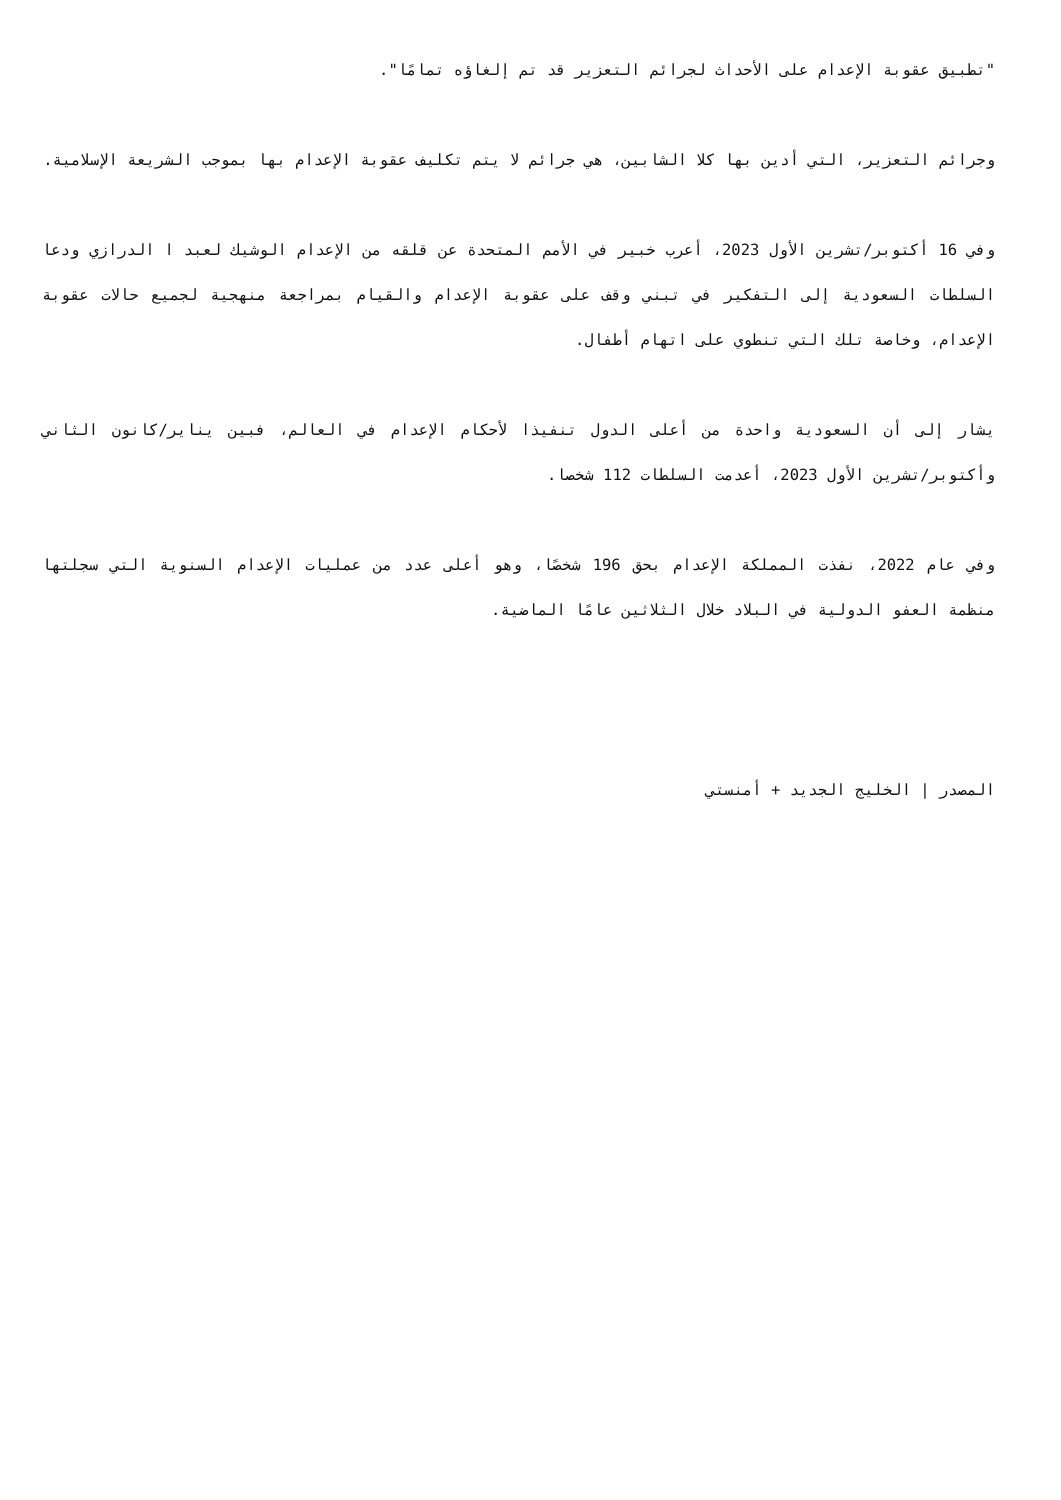"تطبيق عقوبة الإعدام على الأحداث لجرائم التعزير قد تم إلغاؤه تمامًا".
وجرائم التعزير، التي أدين بها كلا الشابين، هي جرائم لا يتم تكليف عقوبة الإعدام بها بموجب الشريعة الإسلامية.
وفي 16 أكتوبر/تشرين الأول 2023، أعرب خبير في الأمم المتحدة عن قلقه من الإعدام الوشيك لعبد ا الدرازي ودعا السلطات السعودية إلى التفكير في تبني وقف على عقوبة الإعدام والقيام بمراجعة منهجية لجميع حالات عقوبة الإعدام، وخاصة تلك التي تنطوي على اتهام أطفال.
يشار إلى أن السعودية واحدة من أعلى الدول تنفيذا لأحكام الإعدام في العالم، فبين يناير/كانون الثاني وأكتوبر/تشرين الأول 2023، أعدمت السلطات 112 شخصا.
وفي عام 2022، نفذت المملكة الإعدام بحق 196 شخصًا، وهو أعلى عدد من عمليات الإعدام السنوية التي سجلتها منظمة العفو الدولية في البلاد خلال الثلاثين عامًا الماضية.
المصدر | الخليج الجديد + أمنستي